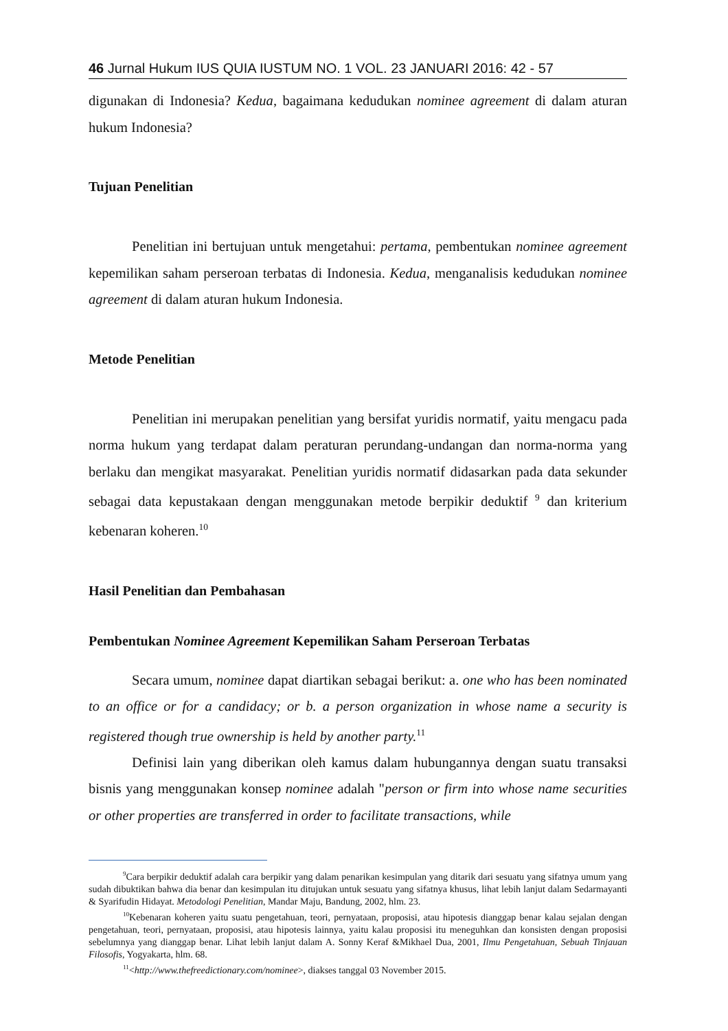46 Jurnal Hukum IUS QUIA IUSTUM NO. 1 VOL. 23 JANUARI 2016: 42 - 57
digunakan di Indonesia? Kedua, bagaimana kedudukan nominee agreement di dalam aturan hukum Indonesia?
Tujuan Penelitian
Penelitian ini bertujuan untuk mengetahui: pertama, pembentukan nominee agreement kepemilikan saham perseroan terbatas di Indonesia. Kedua, menganalisis kedudukan nominee agreement di dalam aturan hukum Indonesia.
Metode Penelitian
Penelitian ini merupakan penelitian yang bersifat yuridis normatif, yaitu mengacu pada norma hukum yang terdapat dalam peraturan perundang-undangan dan norma-norma yang berlaku dan mengikat masyarakat. Penelitian yuridis normatif didasarkan pada data sekunder sebagai data kepustakaan dengan menggunakan metode berpikir deduktif <sup>9</sup> dan kriterium kebenaran koheren.<sup>10</sup>
Hasil Penelitian dan Pembahasan
Pembentukan Nominee Agreement Kepemilikan Saham Perseroan Terbatas
Secara umum, nominee dapat diartikan sebagai berikut: a. one who has been nominated to an office or for a candidacy; or b. a person organization in whose name a security is registered though true ownership is held by another party.<sup>11</sup>
Definisi lain yang diberikan oleh kamus dalam hubungannya dengan suatu transaksi bisnis yang menggunakan konsep nominee adalah "person or firm into whose name securities or other properties are transferred in order to facilitate transactions, while
<sup>9</sup> Cara berpikir deduktif adalah cara berpikir yang dalam penarikan kesimpulan yang ditarik dari sesuatu yang sifatnya umum yang sudah dibuktikan bahwa dia benar dan kesimpulan itu ditujukan untuk sesuatu yang sifatnya khusus, lihat lebih lanjut dalam Sedarmayanti & Syarifudin Hidayat. Metodologi Penelitian, Mandar Maju, Bandung, 2002, hlm. 23.
<sup>10</sup> Kebenaran koheren yaitu suatu pengetahuan, teori, pernyataan, proposisi, atau hipotesis dianggap benar kalau sejalan dengan pengetahuan, teori, pernyataan, proposisi, atau hipotesis lainnya, yaitu kalau proposisi itu meneguhkan dan konsisten dengan proposisi sebelumnya yang dianggap benar. Lihat lebih lanjut dalam A. Sonny Keraf &Mikhael Dua, 2001, Ilmu Pengetahuan, Sebuah Tinjauan Filosofis, Yogyakarta, hlm. 68.
<sup>11</sup><http://www.thefreedictionary.com/nominee>, diakses tanggal 03 November 2015.